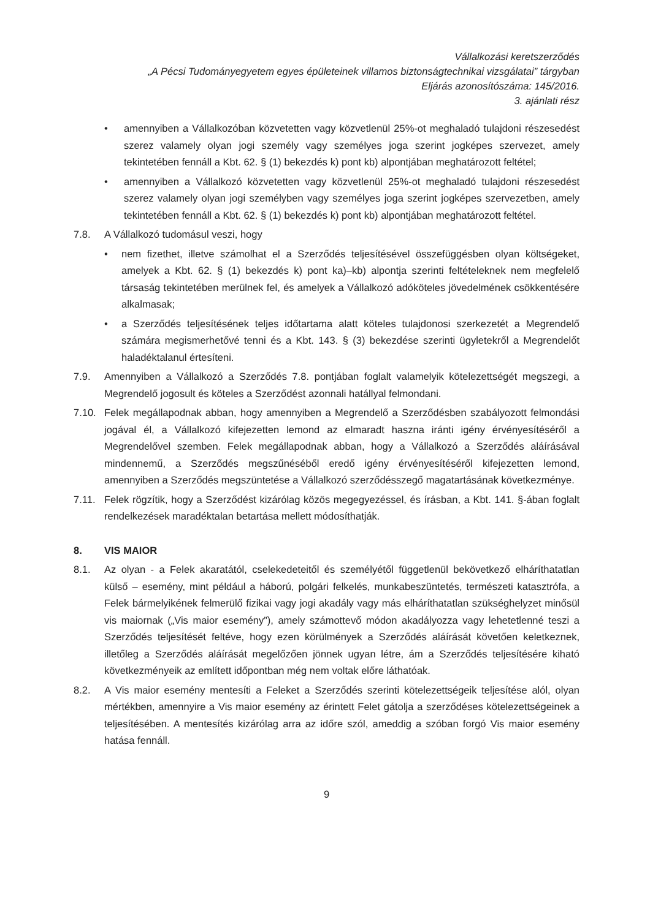Vállalkozási keretszerződés
„A Pécsi Tudományegyetem egyes épületeinek villamos biztonságtechnikai vizsgálatai” tárgyban
Eljárás azonosítószáma: 145/2016.
3. ajánlati rész
• amennyiben a Vállalkozóban közvetetten vagy közvetlenül 25%-ot meghaladó tulajdoni részesedést szerez valamely olyan jogi személy vagy személyes joga szerint jogképes szervezet, amely tekintetében fennáll a Kbt. 62. § (1) bekezdés k) pont kb) alpontjában meghatározott feltétel;
• amennyiben a Vállalkozó közvetetten vagy közvetlenül 25%-ot meghaladó tulajdoni részesedést szerez valamely olyan jogi személyben vagy személyes joga szerint jogképes szervezetben, amely tekintetében fennáll a Kbt. 62. § (1) bekezdés k) pont kb) alpontjában meghatározott feltétel.
7.8. A Vállalkozó tudomásul veszi, hogy
• nem fizethet, illetve számolhat el a Szerződés teljesítésével összefüggésben olyan költségeket, amelyek a Kbt. 62. § (1) bekezdés k) pont ka)–kb) alpontja szerinti feltételeknek nem megfelelő társaság tekintetében merülnek fel, és amelyek a Vállalkozó adóköteles jövedelmének csökkentésére alkalmasak;
• a Szerződés teljesítésének teljes időtartama alatt köteles tulajdonosi szerkezetét a Megrendelő számára megismerhetővé tenni és a Kbt. 143. § (3) bekezdése szerinti ügyletekről a Megrendelőt haladéktalanul értesíteni.
7.9. Amennyiben a Vállalkozó a Szerződés 7.8. pontjában foglalt valamelyik kötelezettségét megszegi, a Megrendelő jogosult és köteles a Szerződést azonnali hatállyal felmondani.
7.10. Felek megállapodnak abban, hogy amennyiben a Megrendelő a Szerződésben szabályozott felmondási jogával él, a Vállalkozó kifejezetten lemond az elmaradt haszna iránti igény érvényesítéséről a Megrendelővel szemben. Felek megállapodnak abban, hogy a Vállalkozó a Szerződés aláírásával mindennemű, a Szerződés megszűnéséből eredő igény érvényesítéséről kifejezetten lemond, amennyiben a Szerződés megszüntetése a Vállalkozó szerződésszegő magatartásának következménye.
7.11. Felek rögzítik, hogy a Szerződést kizárólag közös megegyezéssel, és írásban, a Kbt. 141. §-ában foglalt rendelkezések maradéktalan betartása mellett módosíthatják.
8. VIS MAIOR
8.1. Az olyan - a Felek akaratától, cselekedeteitől és személyétől függetlenül bekövetkező elháríthatatlan külső – esemény, mint például a háború, polgári felkelés, munkabeszüntetés, természeti katasztrófa, a Felek bármelyikének felmerülő fizikai vagy jogi akadály vagy más elháríthatatlan szükséghelyzet minősül vis maiornak („Vis maior esemény”), amely számottevő módon akadályozza vagy lehetetlenné teszi a Szerződés teljesítését feltéve, hogy ezen körülmények a Szerződés aláírását követően keletkeznek, illetőleg a Szerződés aláírását megelőzően jönnek ugyan létre, ám a Szerződés teljesítésére kiható következményeik az említett időpontban még nem voltak előre láthatóak.
8.2. A Vis maior esemény mentesíti a Feleket a Szerződés szerinti kötelezettségeik teljesítése alól, olyan mértékben, amennyire a Vis maior esemény az érintett Felet gátolja a szerződéses kötelezettségeinek a teljesítésében. A mentesítés kizárólag arra az időre szól, ameddig a szóban forgó Vis maior esemény hatása fennáll.
9